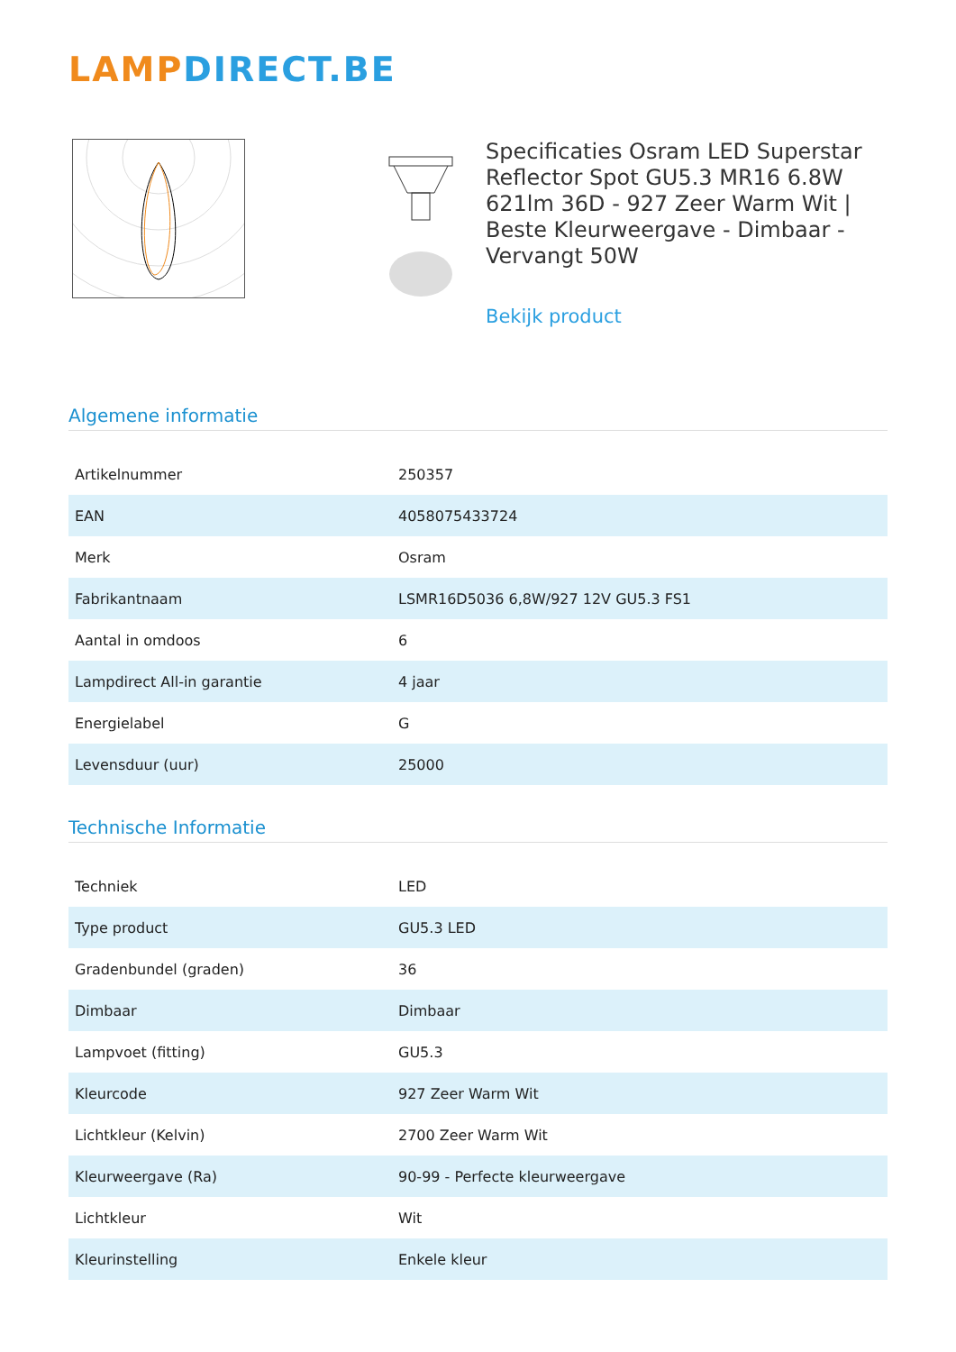LAMP DIRECT.BE
Specificaties Osram LED Superstar Reflector Spot GU5.3 MR16 6.8W 621lm 36D - 927 Zeer Warm Wit | Beste Kleurweergave - Dimbaar - Vervangt 50W
Bekijk product
Algemene informatie
| Artikelnummer | 250357 |
| EAN | 4058075433724 |
| Merk | Osram |
| Fabrikantnaam | LSMR16D5036 6,8W/927 12V GU5.3 FS1 |
| Aantal in omdoos | 6 |
| Lampdirect All-in garantie | 4 jaar |
| Energielabel | G |
| Levensduur (uur) | 25000 |
Technische Informatie
| Techniek | LED |
| Type product | GU5.3 LED |
| Gradenbundel (graden) | 36 |
| Dimbaar | Dimbaar |
| Lampvoet (fitting) | GU5.3 |
| Kleurcode | 927 Zeer Warm Wit |
| Lichtkleur (Kelvin) | 2700 Zeer Warm Wit |
| Kleurweergave (Ra) | 90-99 - Perfecte kleurweergave |
| Lichtkleur | Wit |
| Kleurinstelling | Enkele kleur |